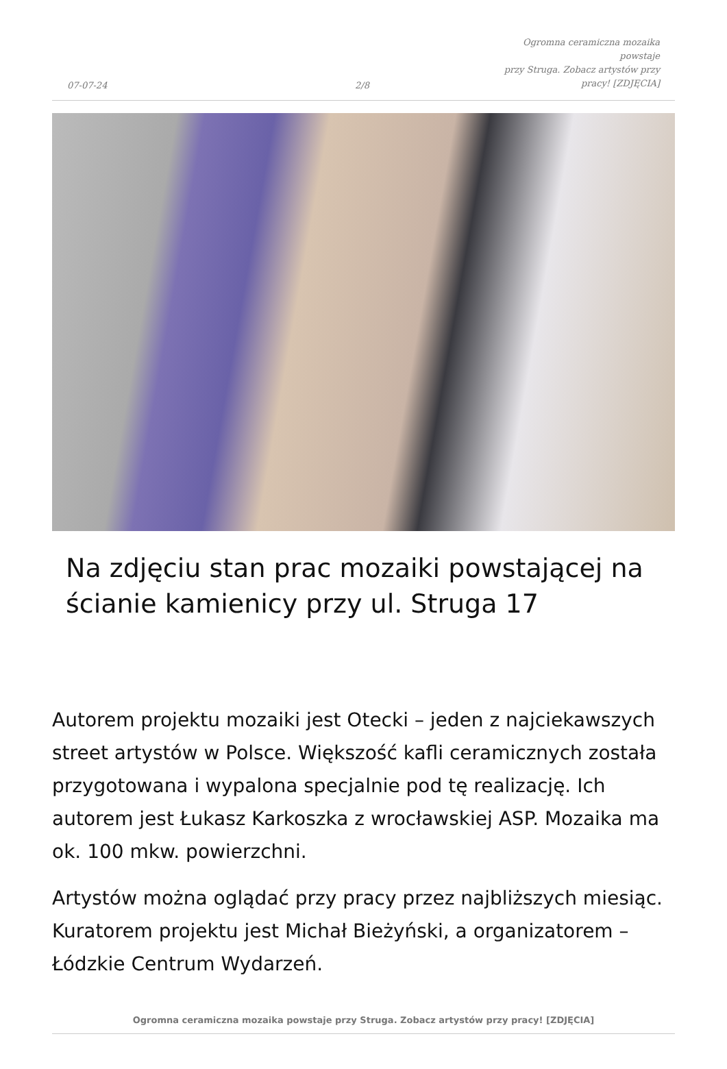07-07-24
2/8
Ogromna ceramiczna mozaika powstaje
przy Struga. Zobacz artystów przy
pracy! [ZDJĘCIA]
Na zdjęciu stan prac mozaiki powstającej na ścianie kamienicy przy ul. Struga 17
Autorem projektu mozaiki jest Otecki – jeden z najciekawszych street artystów w Polsce. Większość kafli ceramicznych została przygotowana i wypalona specjalnie pod tę realizację. Ich autorem jest Łukasz Karkoszka z wrocławskiej ASP. Mozaika ma ok. 100 mkw. powierzchni.
Artystów można oglądać przy pracy przez najbliższych miesiąc. Kuratorem projektu jest Michał Bieżyński, a organizatorem – Łódzkie Centrum Wydarzeń.
Ogromna ceramiczna mozaika powstaje przy Struga. Zobacz artystów przy pracy! [ZDJĘCIA]